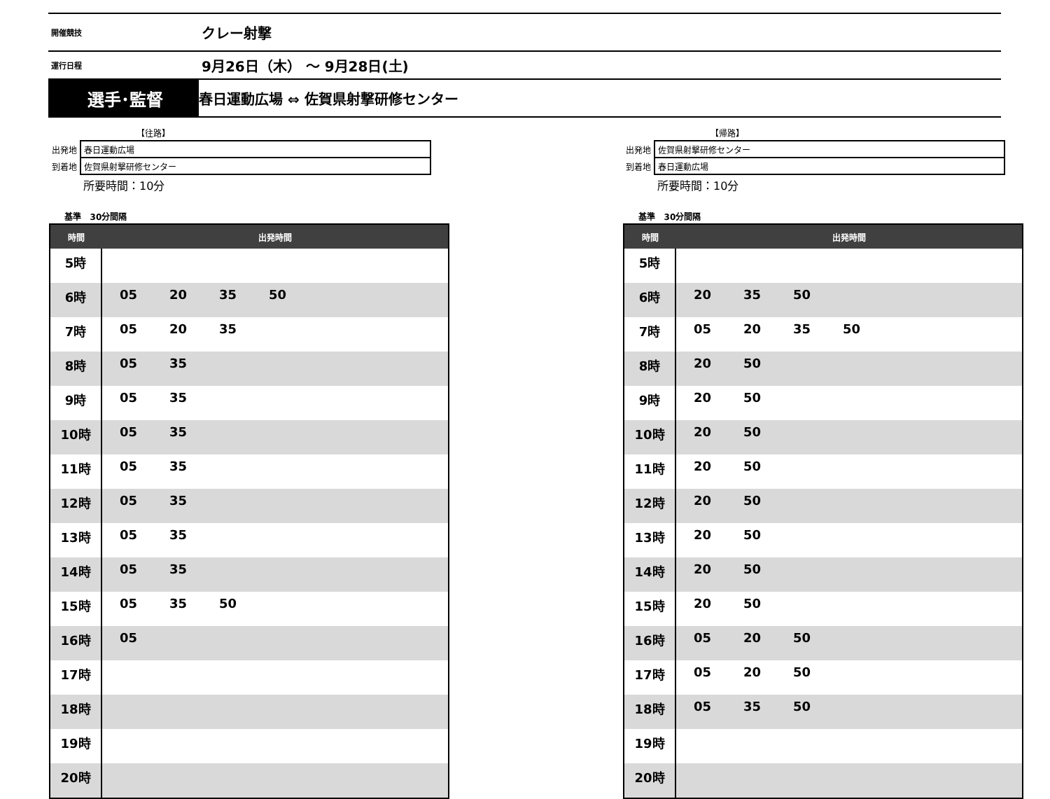開催競技
クレー射撃
運行日程
9月26日（木） ～ 9月28日(土)
選手･監督
春日運動広場 ⇔ 佐賀県射撃研修センター
| | 【往路】 |
| 出発地 | 春日運動広場 |
| 到着地 | 佐賀県射撃研修センター |
| | 所要時間：10分 |
基準 30分間隔
| 時間 | 出発時間 |
| --- | --- |
| 5時 | |
| 6時 | 05 20 35 50 |
| 7時 | 05 20 35 |
| 8時 | 05 35 |
| 9時 | 05 35 |
| 10時 | 05 35 |
| 11時 | 05 35 |
| 12時 | 05 35 |
| 13時 | 05 35 |
| 14時 | 05 35 |
| 15時 | 05 35 50 |
| 16時 | 05 |
| 17時 | |
| 18時 | |
| 19時 | |
| 20時 | |
| | 【帰路】 |
| 出発地 | 佐賀県射撃研修センター |
| 到着地 | 春日運動広場 |
| | 所要時間：10分 |
基準 30分間隔
| 時間 | 出発時間 |
| --- | --- |
| 5時 | |
| 6時 | 20 35 50 |
| 7時 | 05 20 35 50 |
| 8時 | 20 50 |
| 9時 | 20 50 |
| 10時 | 20 50 |
| 11時 | 20 50 |
| 12時 | 20 50 |
| 13時 | 20 50 |
| 14時 | 20 50 |
| 15時 | 20 50 |
| 16時 | 05 20 50 |
| 17時 | 05 20 50 |
| 18時 | 05 35 50 |
| 19時 | |
| 20時 | |